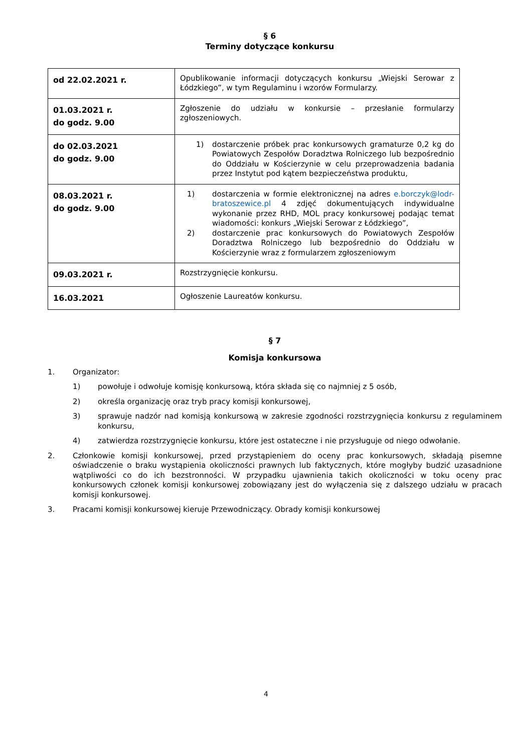§ 6
Terminy dotyczące konkursu
| od 22.02.2021 r. | Opublikowanie informacji dotyczących konkursu „Wiejski Serowar z Łódzkiego”, w tym Regulaminu i wzorów Formularzy. |
| 01.03.2021 r. do godz. 9.00 | Zgłoszenie do udziału w konkursie – przesłanie formularzy zgłoszeniowych. |
| do 02.03.2021 do godz. 9.00 | 1) dostarczenie próbek prac konkursowych gramaturze 0,2 kg do Powiatowych Zespołów Doradztwa Rolniczego lub bezpośrednio do Oddziału w Kościerzynie w celu przeprowadzenia badania przez Instytut pod kątem bezpieczeństwa produktu, |
| 08.03.2021 r. do godz. 9.00 | 1) dostarczenia w formie elektronicznej na adres e.borczyk@lodr-bratoszewice.pl 4 zdjęć dokumentujących indywidualne wykonanie przez RHD, MOL pracy konkursowej podając temat wiadomości: konkurs „Wiejski Serowar z Łódzkiego”, 2) dostarczenie prac konkursowych do Powiatowych Zespołów Doradztwa Rolniczego lub bezpośrednio do Oddziału w Kościerzynie wraz z formularzem zgłoszeniowym |
| 09.03.2021 r. | Rozstrzygnięcie konkursu. |
| 16.03.2021 | Ogłoszenie Laureatów konkursu. |
§ 7
Komisja konkursowa
1. Organizator:
1) powołuje i odwołuje komisję konkursową, która składa się co najmniej z 5 osób,
2) określa organizację oraz tryb pracy komisji konkursowej,
3) sprawuje nadzór nad komisją konkursową w zakresie zgodności rozstrzygnięcia konkursu z regulaminem konkursu,
4) zatwierdza rozstrzygnięcie konkursu, które jest ostateczne i nie przysługuje od niego odwołanie.
2. Członkowie komisji konkursowej, przed przystąpieniem do oceny prac konkursowych, składają pisemne oświadczenie o braku wystąpienia okoliczności prawnych lub faktycznych, które mogłyby budzić uzasadnione wątpliwości co do ich bezstronności. W przypadku ujawnienia takich okoliczności w toku oceny prac konkursowych członek komisji konkursowej zobowiązany jest do wyłączenia się z dalszego udziału w pracach komisji konkursowej.
3. Pracami komisji konkursowej kieruje Przewodniczący. Obrady komisji konkursowej
4